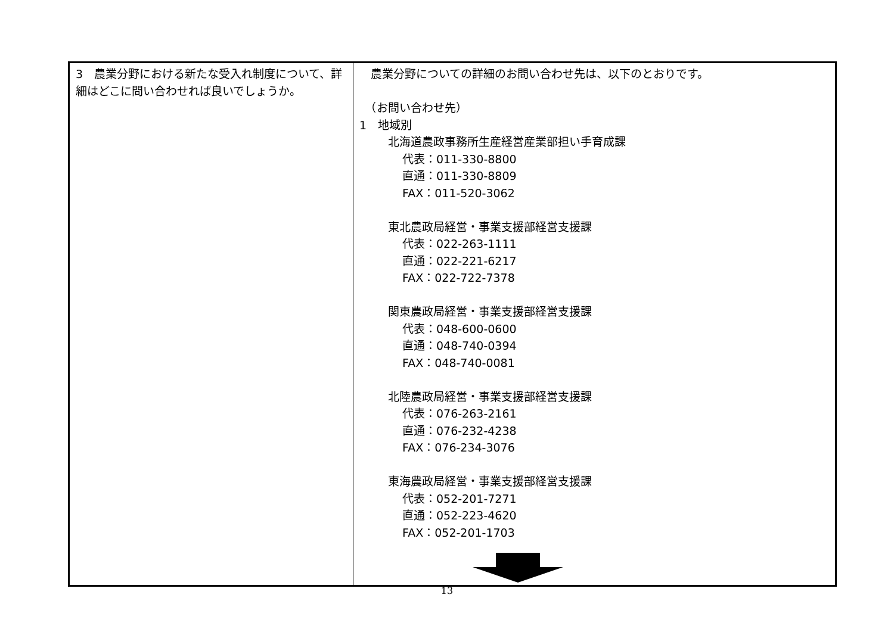| 3 農業分野における新たな受入れ制度について、詳細はどこに問い合わせれば良いでしょうか。 | 農業分野についての詳細のお問い合わせ先は、以下のとおりです。 （お問い合わせ先） 1 地域別 北海道農政事務所生産経営産業部担い手育成課 代表：011-330-8800 直通：011-330-8809 FAX：011-520-3062 東北農政局経営・事業支援部経営支援課 代表：022-263-1111 直通：022-221-6217 FAX：022-722-7378 関東農政局経営・事業支援部経営支援課 代表：048-600-0600 直通：048-740-0394 FAX：048-740-0081 北陸農政局経営・事業支援部経営支援課 代表：076-263-2161 直通：076-232-4238 FAX：076-234-3076 東海農政局経営・事業支援部経営支援課 代表：052-201-7271 直通：052-223-4620 FAX：052-201-1703 |
13